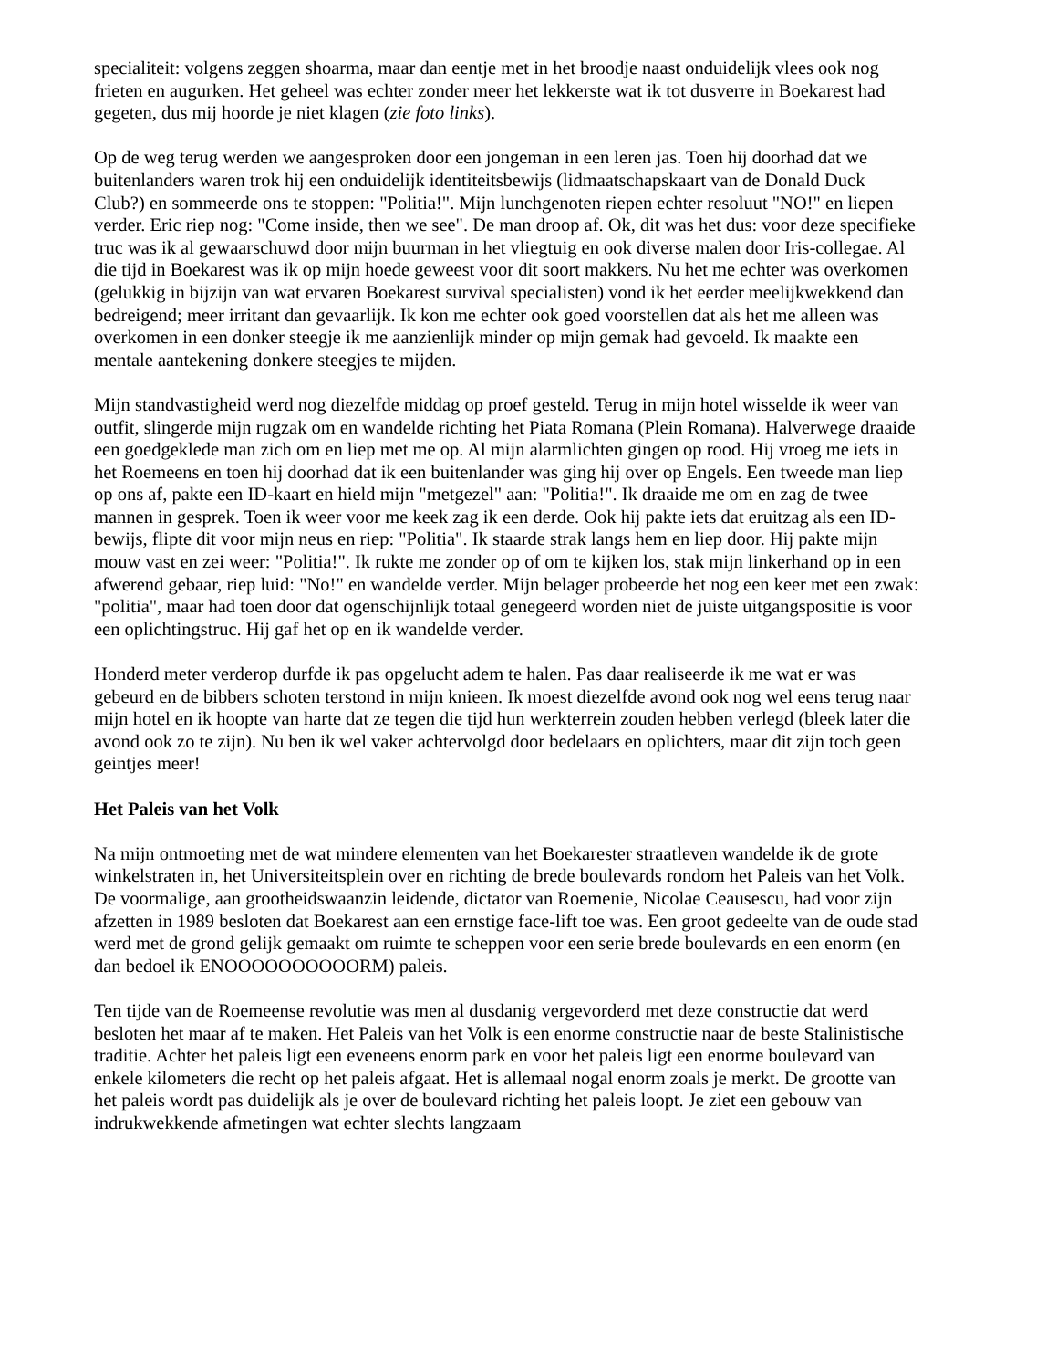specialiteit: volgens zeggen shoarma, maar dan eentje met in het broodje naast onduidelijk vlees ook nog frieten en augurken. Het geheel was echter zonder meer het lekkerste wat ik tot dusverre in Boekarest had gegeten, dus mij hoorde je niet klagen (zie foto links).
Op de weg terug werden we aangesproken door een jongeman in een leren jas. Toen hij doorhad dat we buitenlanders waren trok hij een onduidelijk identiteitsbewijs (lidmaatschapskaart van de Donald Duck Club?) en sommeerde ons te stoppen: "Politia!". Mijn lunchgenoten riepen echter resoluut "NO!" en liepen verder. Eric riep nog: "Come inside, then we see". De man droop af. Ok, dit was het dus: voor deze specifieke truc was ik al gewaarschuwd door mijn buurman in het vliegtuig en ook diverse malen door Iris-collegae. Al die tijd in Boekarest was ik op mijn hoede geweest voor dit soort makkers. Nu het me echter was overkomen (gelukkig in bijzijn van wat ervaren Boekarest survival specialisten) vond ik het eerder meelijkwekkend dan bedreigend; meer irritant dan gevaarlijk. Ik kon me echter ook goed voorstellen dat als het me alleen was overkomen in een donker steegje ik me aanzienlijk minder op mijn gemak had gevoeld. Ik maakte een mentale aantekening donkere steegjes te mijden.
Mijn standvastigheid werd nog diezelfde middag op proef gesteld. Terug in mijn hotel wisselde ik weer van outfit, slingerde mijn rugzak om en wandelde richting het Piata Romana (Plein Romana). Halverwege draaide een goedgeklede man zich om en liep met me op. Al mijn alarmlichten gingen op rood. Hij vroeg me iets in het Roemeens en toen hij doorhad dat ik een buitenlander was ging hij over op Engels. Een tweede man liep op ons af, pakte een ID-kaart en hield mijn "metgezel" aan: "Politia!". Ik draaide me om en zag de twee mannen in gesprek. Toen ik weer voor me keek zag ik een derde. Ook hij pakte iets dat eruitzag als een ID-bewijs, flipte dit voor mijn neus en riep: "Politia". Ik staarde strak langs hem en liep door. Hij pakte mijn mouw vast en zei weer: "Politia!". Ik rukte me zonder op of om te kijken los, stak mijn linkerhand op in een afwerend gebaar, riep luid: "No!" en wandelde verder. Mijn belager probeerde het nog een keer met een zwak: "politia", maar had toen door dat ogenschijnlijk totaal genegeerd worden niet de juiste uitgangspositie is voor een oplichtingstruc. Hij gaf het op en ik wandelde verder.
Honderd meter verderop durfde ik pas opgelucht adem te halen. Pas daar realiseerde ik me wat er was gebeurd en de bibbers schoten terstond in mijn knieen. Ik moest diezelfde avond ook nog wel eens terug naar mijn hotel en ik hoopte van harte dat ze tegen die tijd hun werkterrein zouden hebben verlegd (bleek later die avond ook zo te zijn). Nu ben ik wel vaker achtervolgd door bedelaars en oplichters, maar dit zijn toch geen geintjes meer!
Het Paleis van het Volk
Na mijn ontmoeting met de wat mindere elementen van het Boekarester straatleven wandelde ik de grote winkelstraten in, het Universiteitsplein over en richting de brede boulevards rondom het Paleis van het Volk. De voormalige, aan grootheidswaanzin leidende, dictator van Roemenie, Nicolae Ceausescu, had voor zijn afzetten in 1989 besloten dat Boekarest aan een ernstige face-lift toe was. Een groot gedeelte van de oude stad werd met de grond gelijk gemaakt om ruimte te scheppen voor een serie brede boulevards en een enorm (en dan bedoel ik ENOOOOOOOOOORM) paleis.
Ten tijde van de Roemeense revolutie was men al dusdanig vergevorderd met deze constructie dat werd besloten het maar af te maken. Het Paleis van het Volk is een enorme constructie naar de beste Stalinistische traditie. Achter het paleis ligt een eveneens enorm park en voor het paleis ligt een enorme boulevard van enkele kilometers die recht op het paleis afgaat. Het is allemaal nogal enorm zoals je merkt. De grootte van het paleis wordt pas duidelijk als je over de boulevard richting het paleis loopt. Je ziet een gebouw van indrukwekkende afmetingen wat echter slechts langzaam